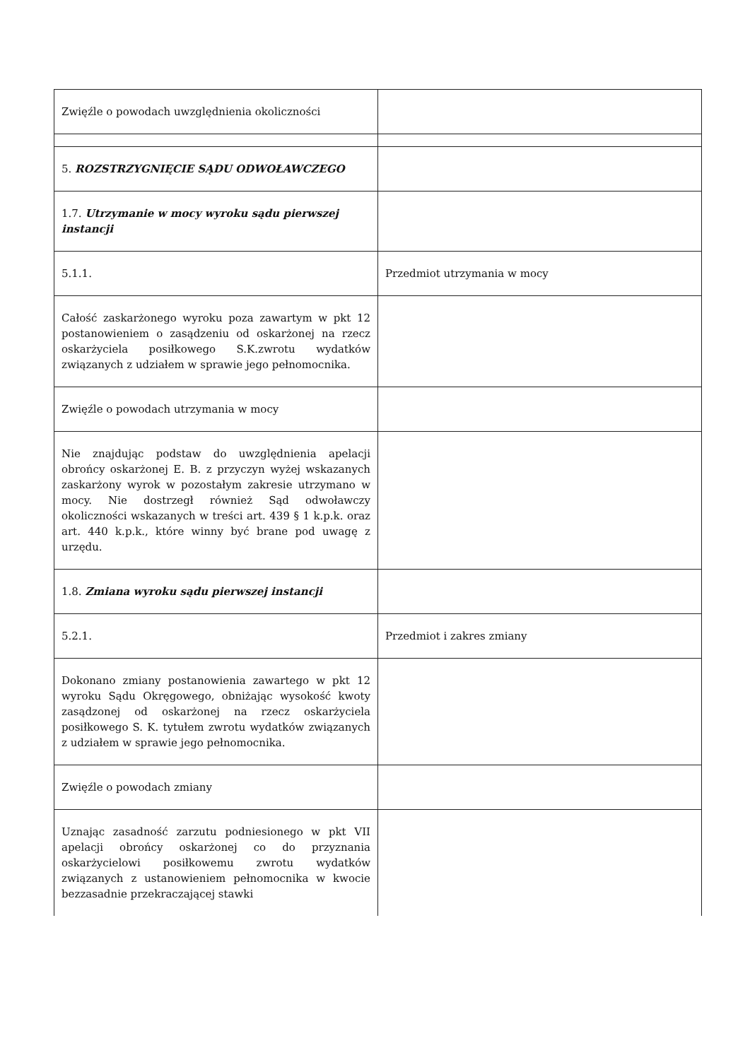| Zwięźle o powodach uwzględnienia okoliczności | |
| 5. ROZSTRZYGNIĘCIE SĄDU ODWOŁAWCZEGO | |
| 1.7. Utrzymanie w mocy wyroku sądu pierwszej instancji | |
| 5.1.1. | Przedmiot utrzymania w mocy |
| Całość zaskarżonego wyroku poza zawartym w pkt 12 postanowieniem o zasądzeniu od oskarżonej na rzecz oskarżyciela posiłkowego S.K.zwrotu wydatków związanych z udziałem w sprawie jego pełnomocnika. | |
| Zwięźle o powodach utrzymania w mocy | |
| Nie znajdując podstaw do uwzględnienia apelacji obrońcy oskarżonej E. B. z przyczyn wyżej wskazanych zaskarżony wyrok w pozostałym zakresie utrzymano w mocy. Nie dostrzegł również Sąd odwoławczy okoliczności wskazanych w treści art. 439 § 1 k.p.k. oraz art. 440 k.p.k., które winny być brane pod uwagę z urzędu. | |
| 1.8. Zmiana wyroku sądu pierwszej instancji | |
| 5.2.1. | Przedmiot i zakres zmiany |
| Dokonano zmiany postanowienia zawartego w pkt 12 wyroku Sądu Okręgowego, obniżając wysokość kwoty zasądzonej od oskarżonej na rzecz oskarżyciela posiłkowego S. K. tytułem zwrotu wydatków związanych z udziałem w sprawie jego pełnomocnika. | |
| Zwięźle o powodach zmiany | |
| Uznając zasadność zarzutu podniesionego w pkt VII apelacji obrońcy oskarżonej co do przyznania oskarżycielowi posiłkowemu zwrotu wydatków związanych z ustanowieniem pełnomocnika w kwocie bezzasadnie przekraczającej stawki | |